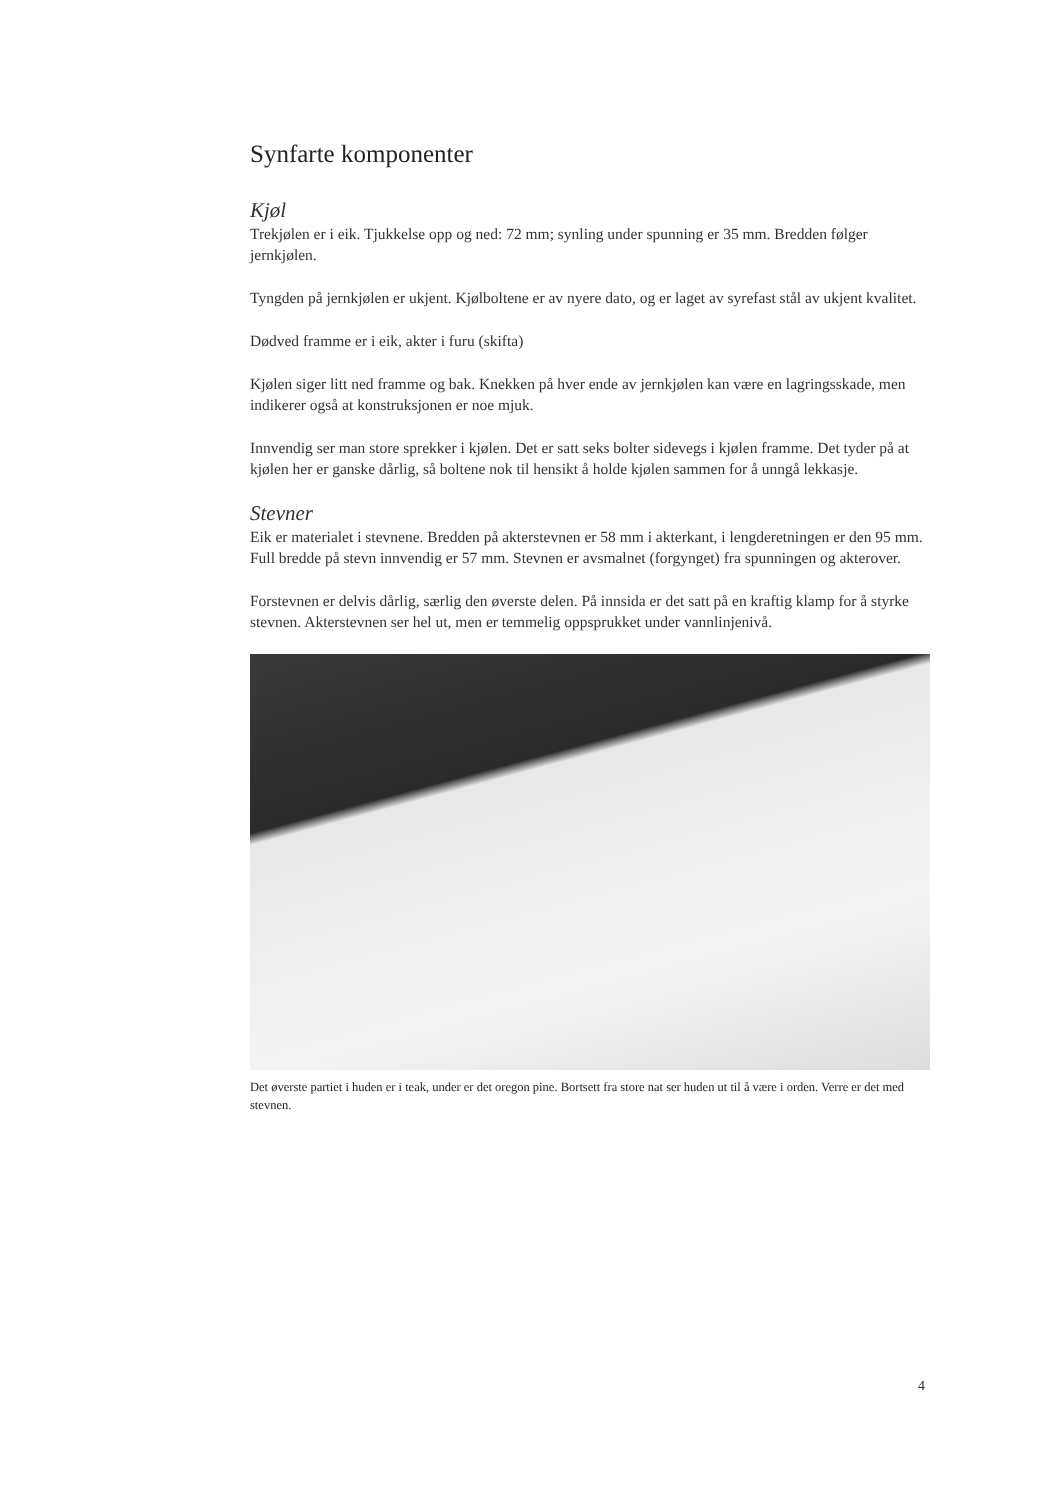Synfarte komponenter
Kjøl
Trekjølen er i eik. Tjukkelse opp og ned: 72 mm; synling under spunning er 35 mm. Bredden følger jernkjølen.
Tyngden på jernkjølen er ukjent. Kjølboltene er av nyere dato, og er laget av syrefast stål av ukjent kvalitet.
Dødved framme er i eik, akter i furu (skifta)
Kjølen siger litt ned framme og bak. Knekken på hver ende av jernkjølen kan være en lagringsskade, men indikerer også at konstruksjonen er noe mjuk.
Innvendig ser man store sprekker i kjølen. Det er satt seks bolter sidevegs i kjølen framme. Det tyder på at kjølen her er ganske dårlig, så boltene nok til hensikt å holde kjølen sammen for å unngå lekkasje.
Stevner
Eik er materialet i stevnene. Bredden på akterstevnen er 58 mm i akterkant, i lengderetningen er den 95 mm. Full bredde på stevn innvendig er 57 mm. Stevnen er avsmalnet (forgynget) fra spunningen og akterover.
Forstevnen er delvis dårlig, særlig den øverste delen. På innsida er det satt på en kraftig klamp for å styrke stevnen. Akterstevnen ser hel ut, men er temmelig oppsprukket under vannlinjenivå.
Det øverste partiet i huden er i teak, under er det oregon pine. Bortsett fra store nat ser huden ut til å være i orden. Verre er det med stevnen.
4